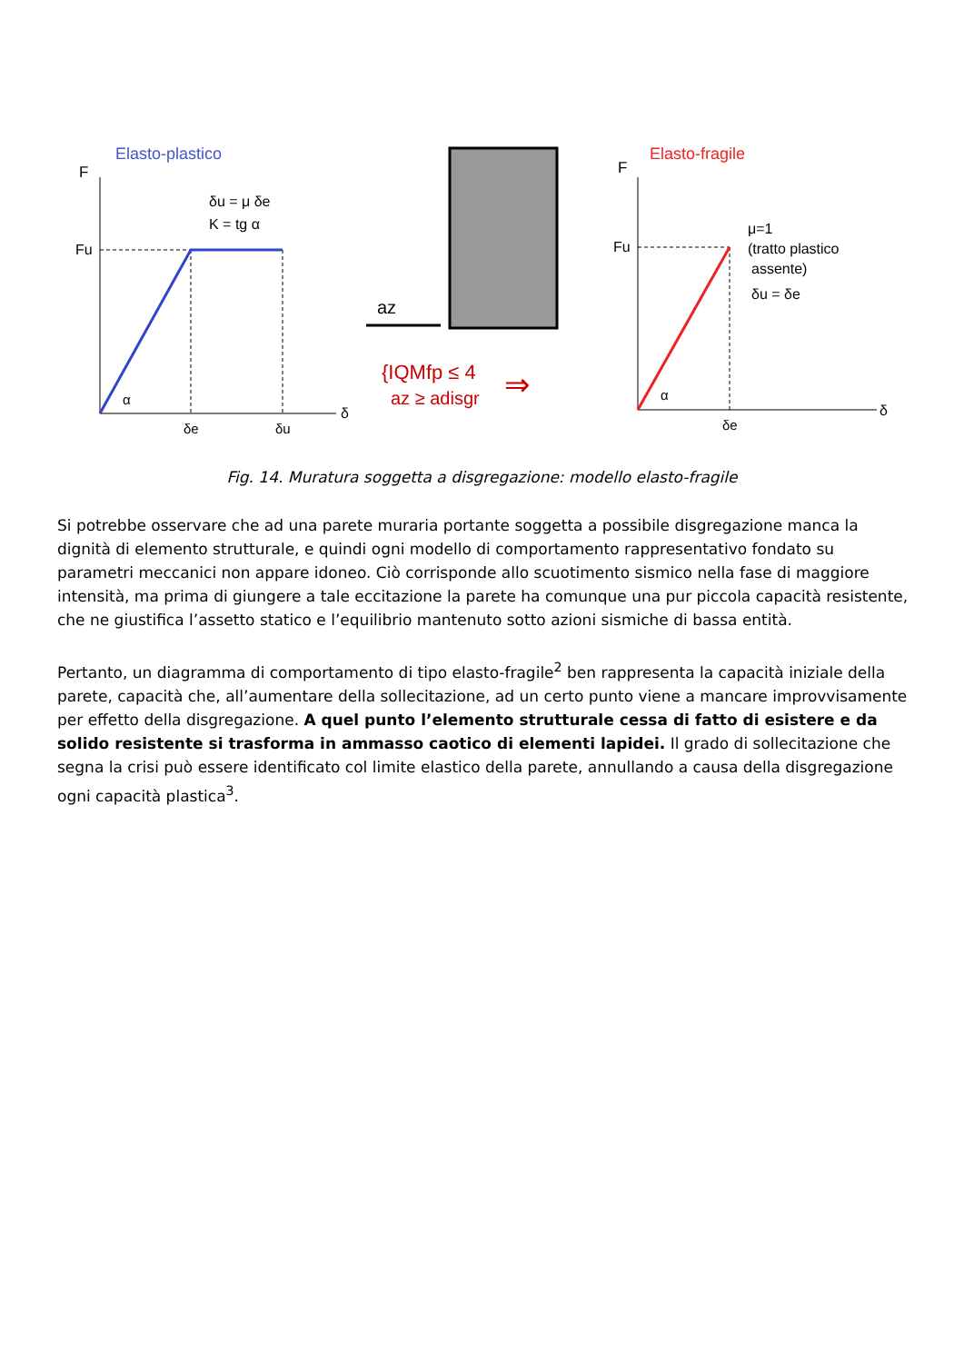Elasto-plastico
F
δ
δu = μ δe
K = tg α
Fu
α
δe
δu
az
{IQMfp ≤ 4
az ≥ adisgr
⇒
Elasto-fragile
F
δ
Fu
α
δe
μ=1
(tratto plastico
assente)
δu = δe
Fig. 14. Muratura soggetta a disgregazione: modello elasto-fragile
Si potrebbe osservare che ad una parete muraria portante soggetta a possibile disgregazione manca la dignità di elemento strutturale, e quindi ogni modello di comportamento rappresentativo fondato su parametri meccanici non appare idoneo. Ciò corrisponde allo scuotimento sismico nella fase di maggiore intensità, ma prima di giungere a tale eccitazione la parete ha comunque una pur piccola capacità resistente, che ne giustifica l’assetto statico e l’equilibrio mantenuto sotto azioni sismiche di bassa entità.
Pertanto, un diagramma di comportamento di tipo elasto-fragile<sup>2</sup> ben rappresenta la capacità iniziale della parete, capacità che, all’aumentare della sollecitazione, ad un certo punto viene a mancare improvvisamente per effetto della disgregazione. A quel punto l’elemento strutturale cessa di fatto di esistere e da solido resistente si trasforma in ammasso caotico di elementi lapidei. Il grado di sollecitazione che segna la crisi può essere identificato col limite elastico della parete, annullando a causa della disgregazione ogni capacità plastica<sup>3</sup>.